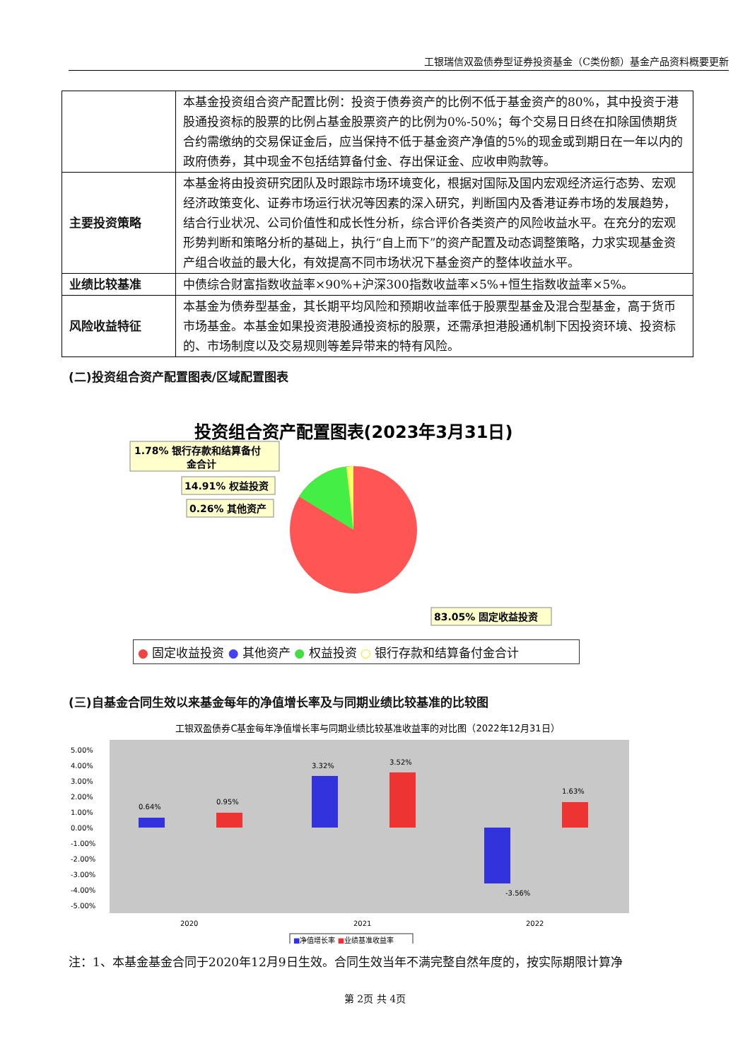工银瑞信双盈债券型证券投资基金（C类份额）基金产品资料概要更新
| | 本基金投资组合资产配置比例：投资于债券资产的比例不低于基金资产的80%，其中投资于港股通投资标的股票的比例占基金股票资产的比例为0%-50%；每个交易日日终在扣除国债期货合约需缴纳的交易保证金后，应当保持不低于基金资产净值的5%的现金或到期日在一年以内的政府债券，其中现金不包括结算备付金、存出保证金、应收申购款等。 |
| 主要投资策略 | 本基金将由投资研究团队及时跟踪市场环境变化，根据对国际及国内宏观经济运行态势、宏观经济政策变化、证券市场运行状况等因素的深入研究，判断国内及香港证券市场的发展趋势，结合行业状况、公司价值性和成长性分析，综合评价各类资产的风险收益水平。在充分的宏观形势判断和策略分析的基础上，执行“自上而下”的资产配置及动态调整策略，力求实现基金资产组合收益的最大化，有效提高不同市场状况下基金资产的整体收益水平。 |
| 业绩比较基准 | 中债综合财富指数收益率×90%+沪深300指数收益率×5%+恒生指数收益率×5%。 |
| 风险收益特征 | 本基金为债券型基金，其长期平均风险和预期收益率低于股票型基金及混合型基金，高于货币市场基金。本基金如果投资港股通投资标的股票，还需承担港股通机制下因投资环境、投资标的、市场制度以及交易规则等差异带来的特有风险。 |
(二)投资组合资产配置图表/区域配置图表
投资组合资产配置图表(2023年3月31日)
1.78% 银行存款和结算备付
金合计
14.91% 权益投资
0.26% 其他资产
83.05% 固定收益投资
● 固定收益投资 ● 其他资产 ● 权益投资 ○ 银行存款和结算备付金合计
(三)自基金合同生效以来基金每年的净值增长率及与同期业绩比较基准的比较图
工银双盈债券C基金每年净值增长率与同期业绩比较基准收益率的对比图（2022年12月31日）
5.00%
4.00%
3.00%
2.00%
1.00%
0.00%
-1.00%
-2.00%
-3.00%
-4.00%
-5.00%
0.64%
0.95%
3.32%
3.52%
-3.56%
1.63%
2020
2021
2022
■净值增长率 ■业绩基准收益率
注：1、本基金基金合同于2020年12月9日生效。合同生效当年不满完整自然年度的，按实际期限计算净
第 2页 共 4页